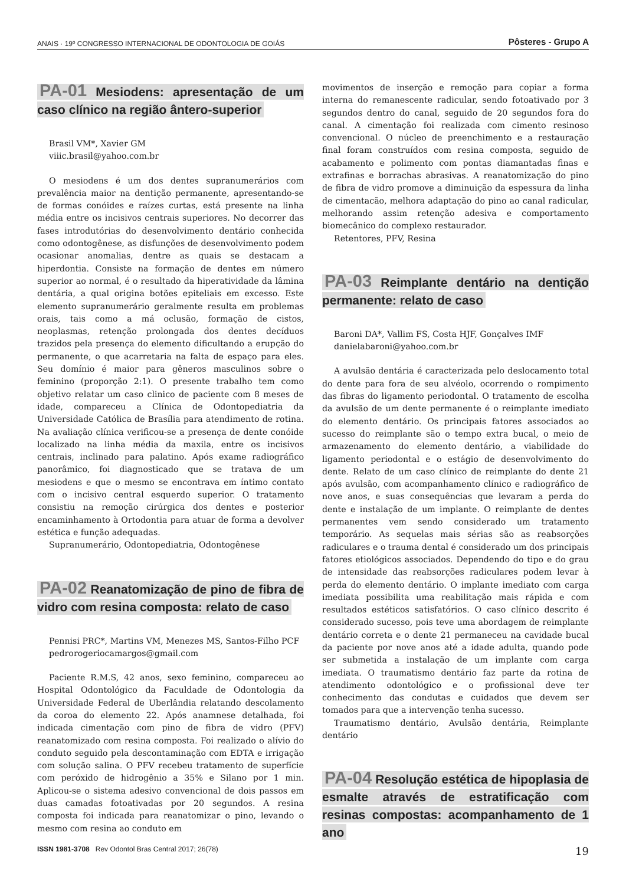ANAIS · 19º CONGRESSO INTERNACIONAL DE ODONTOLOGIA DE GOIÁS Pôsteres - Grupo A
PA-01 Mesiodens: apresentação de um caso clínico na região ântero-superior
Brasil VM*, Xavier GM
viiic.brasil@yahoo.com.br
O mesiodens é um dos dentes supranumerários com prevalência maior na dentição permanente, apresentando-se de formas conóides e raízes curtas, está presente na linha média entre os incisivos centrais superiores. No decorrer das fases introdutórias do desenvolvimento dentário conhecida como odontogênese, as disfunções de desenvolvimento podem ocasionar anomalias, dentre as quais se destacam a hiperdontia. Consiste na formação de dentes em número superior ao normal, é o resultado da hiperatividade da lâmina dentária, a qual origina botões epiteliais em excesso. Este elemento supranumerário geralmente resulta em problemas orais, tais como a má oclusão, formação de cistos, neoplasmas, retenção prolongada dos dentes decíduos trazidos pela presença do elemento dificultando a erupção do permanente, o que acarretaria na falta de espaço para eles. Seu domínio é maior para gêneros masculinos sobre o feminino (proporção 2:1). O presente trabalho tem como objetivo relatar um caso clinico de paciente com 8 meses de idade, compareceu a Clínica de Odontopediatria da Universidade Católica de Brasília para atendimento de rotina. Na avaliação clínica verificou-se a presença de dente conóide localizado na linha média da maxila, entre os incisivos centrais, inclinado para palatino. Após exame radiográfico panorâmico, foi diagnosticado que se tratava de um mesiodens e que o mesmo se encontrava em íntimo contato com o incisivo central esquerdo superior. O tratamento consistiu na remoção cirúrgica dos dentes e posterior encaminhamento à Ortodontia para atuar de forma a devolver estética e função adequadas.
Supranumerário, Odontopediatria, Odontogênese
PA-02 Reanatomização de pino de fibra de vidro com resina composta: relato de caso
Pennisi PRC*, Martins VM, Menezes MS, Santos-Filho PCF
pedrorogeriocamargos@gmail.com
Paciente R.M.S, 42 anos, sexo feminino, compareceu ao Hospital Odontológico da Faculdade de Odontologia da Universidade Federal de Uberlândia relatando descolamento da coroa do elemento 22. Após anamnese detalhada, foi indicada cimentação com pino de fibra de vidro (PFV) reanatomizado com resina composta. Foi realizado o alívio do conduto seguido pela descontaminação com EDTA e irrigação com solução salina. O PFV recebeu tratamento de superfície com peróxido de hidrogênio a 35% e Silano por 1 min. Aplicou-se o sistema adesivo convencional de dois passos em duas camadas fotoativadas por 20 segundos. A resina composta foi indicada para reanatomizar o pino, levando o mesmo com resina ao conduto em
movimentos de inserção e remoção para copiar a forma interna do remanescente radicular, sendo fotoativado por 3 segundos dentro do canal, seguido de 20 segundos fora do canal. A cimentação foi realizada com cimento resinoso convencional. O núcleo de preenchimento e a restauração final foram construídos com resina composta, seguido de acabamento e polimento com pontas diamantadas finas e extrafinas e borrachas abrasivas. A reanatomização do pino de fibra de vidro promove a diminuição da espessura da linha de cimentacão, melhora adaptação do pino ao canal radicular, melhorando assim retenção adesiva e comportamento biomecânico do complexo restaurador.
Retentores, PFV, Resina
PA-03 Reimplante dentário na dentição permanente: relato de caso
Baroni DA*, Vallim FS, Costa HJF, Gonçalves IMF
danielabaroni@yahoo.com.br
A avulsão dentária é caracterizada pelo deslocamento total do dente para fora de seu alvéolo, ocorrendo o rompimento das fibras do ligamento periodontal. O tratamento de escolha da avulsão de um dente permanente é o reimplante imediato do elemento dentário. Os principais fatores associados ao sucesso do reimplante são o tempo extra bucal, o meio de armazenamento do elemento dentário, a viabilidade do ligamento periodontal e o estágio de desenvolvimento do dente. Relato de um caso clínico de reimplante do dente 21 após avulsão, com acompanhamento clínico e radiográfico de nove anos, e suas consequências que levaram a perda do dente e instalação de um implante. O reimplante de dentes permanentes vem sendo considerado um tratamento temporário. As sequelas mais sérias são as reabsorções radiculares e o trauma dental é considerado um dos principais fatores etiológicos associados. Dependendo do tipo e do grau de intensidade das reabsorções radiculares podem levar à perda do elemento dentário. O implante imediato com carga imediata possibilita uma reabilitação mais rápida e com resultados estéticos satisfatórios. O caso clínico descrito é considerado sucesso, pois teve uma abordagem de reimplante dentário correta e o dente 21 permaneceu na cavidade bucal da paciente por nove anos até a idade adulta, quando pode ser submetida a instalação de um implante com carga imediata. O traumatismo dentário faz parte da rotina de atendimento odontológico e o profissional deve ter conhecimento das condutas e cuidados que devem ser tomados para que a intervenção tenha sucesso.
Traumatismo dentário, Avulsão dentária, Reimplante dentário
PA-04 Resolução estética de hipoplasia de esmalte através de estratificação com resinas compostas: acompanhamento de 1 ano
ISSN 1981-3708 Rev Odontol Bras Central 2017; 26(78) 19